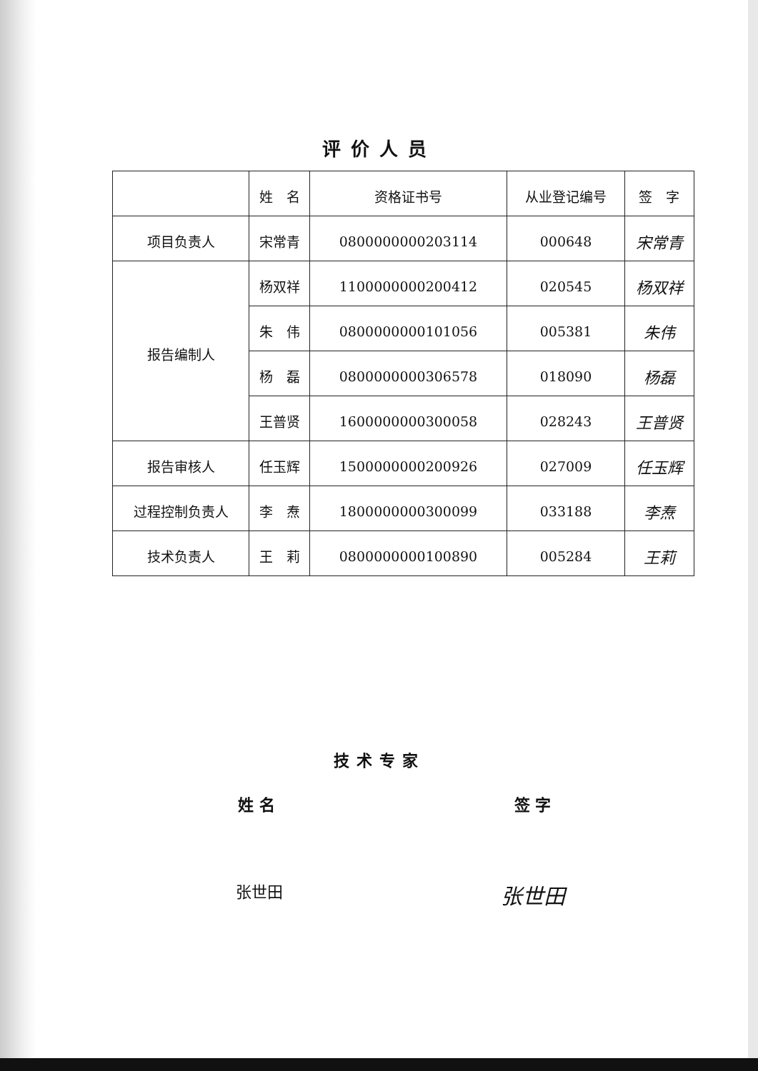评价人员
| | 姓 名 | 资格证书号 | 从业登记编号 | 签 字 |
| --- | --- | --- | --- | --- |
| 项目负责人 | 宋常青 | 0800000000203114 | 000648 | 宋常青 |
| 报告编制人 | 杨双祥 | 1100000000200412 | 020545 | 杨双祥 |
| | 朱 伟 | 0800000000101056 | 005381 | 朱伟 |
| | 杨 磊 | 0800000000306578 | 018090 | 杨磊 |
| | 王普贤 | 1600000000300058 | 028243 | 王普贤 |
| 报告审核人 | 任玉辉 | 1500000000200926 | 027009 | 任玉辉 |
| 过程控制负责人 | 李 焘 | 1800000000300099 | 033188 | 李焘 |
| 技术负责人 | 王 莉 | 0800000000100890 | 005284 | 王莉 |
技术专家
姓 名 签 字
张世田
张世田